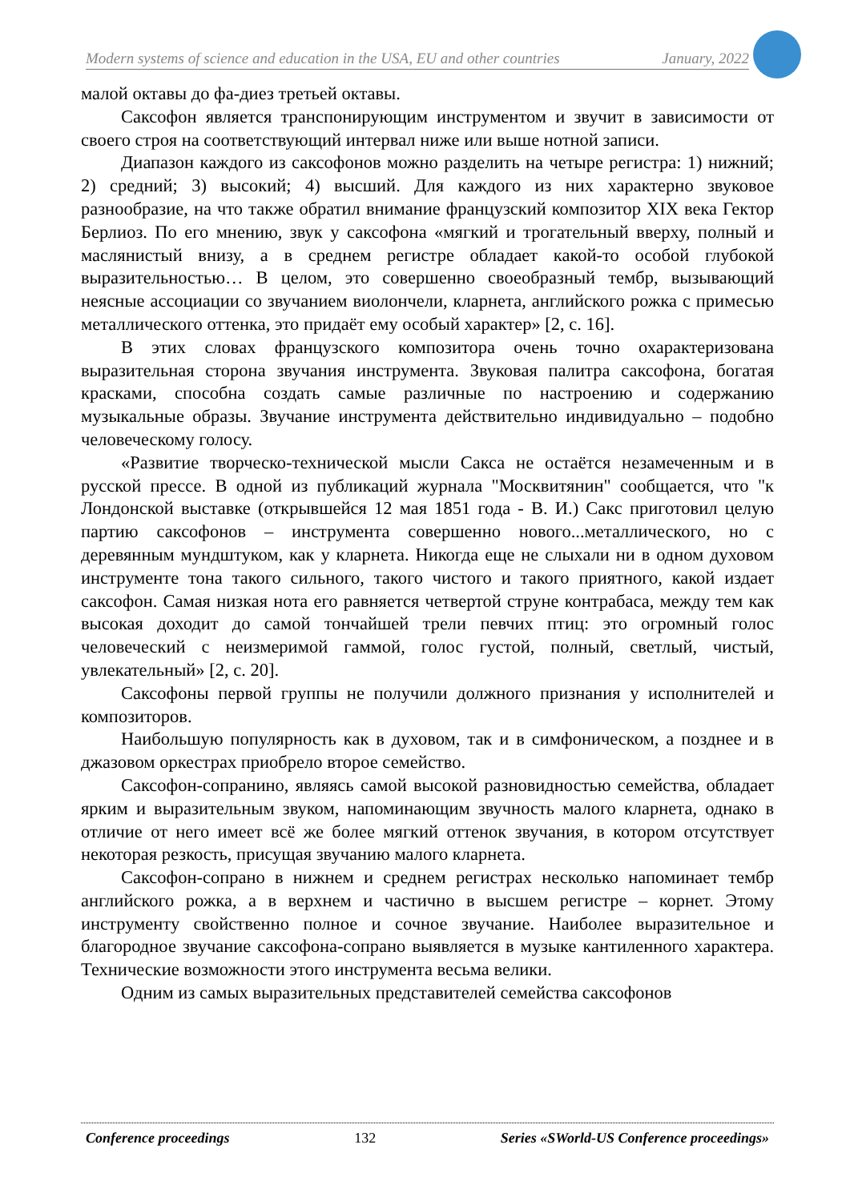Modern systems of science and education in the USA, EU and other countries January, 2022
малой октавы до фа-диез третьей октавы.
Саксофон является транспонирующим инструментом и звучит в зависимости от своего строя на соответствующий интервал ниже или выше нотной записи.
Диапазон каждого из саксофонов можно разделить на четыре регистра: 1) нижний; 2) средний; 3) высокий; 4) высший. Для каждого из них характерно звуковое разнообразие, на что также обратил внимание французский композитор XIX века Гектор Берлиоз. По его мнению, звук у саксофона «мягкий и трогательный вверху, полный и маслянистый внизу, а в среднем регистре обладает какой-то особой глубокой выразительностью… В целом, это совершенно своеобразный тембр, вызывающий неясные ассоциации со звучанием виолончели, кларнета, английского рожка с примесью металлического оттенка, это придаёт ему особый характер» [2, с. 16].
В этих словах французского композитора очень точно охарактеризована выразительная сторона звучания инструмента. Звуковая палитра саксофона, богатая красками, способна создать самые различные по настроению и содержанию музыкальные образы. Звучание инструмента действительно индивидуально – подобно человеческому голосу.
«Развитие творческо-технической мысли Сакса не остаётся незамеченным и в русской прессе. В одной из публикаций журнала "Москвитянин" сообщается, что "к Лондонской выставке (открывшейся 12 мая 1851 года - В. И.) Сакс приготовил целую партию саксофонов – инструмента совершенно нового...металлического, но с деревянным мундштуком, как у кларнета. Никогда еще не слыхали ни в одном духовом инструменте тона такого сильного, такого чистого и такого приятного, какой издает саксофон. Самая низкая нота его равняется четвертой струне контрабаса, между тем как высокая доходит до самой тончайшей трели певчих птиц: это огромный голос человеческий с неизмеримой гаммой, голос густой, полный, светлый, чистый, увлекательный» [2, с. 20].
Саксофоны первой группы не получили должного признания у исполнителей и композиторов.
Наибольшую популярность как в духовом, так и в симфоническом, а позднее и в джазовом оркестрах приобрело второе семейство.
Саксофон-сопранино, являясь самой высокой разновидностью семейства, обладает ярким и выразительным звуком, напоминающим звучность малого кларнета, однако в отличие от него имеет всё же более мягкий оттенок звучания, в котором отсутствует некоторая резкость, присущая звучанию малого кларнета.
Саксофон-сопрано в нижнем и среднем регистрах несколько напоминает тембр английского рожка, а в верхнем и частично в высшем регистре – корнет. Этому инструменту свойственно полное и сочное звучание. Наиболее выразительное и благородное звучание саксофона-сопрано выявляется в музыке кантиленного характера. Технические возможности этого инструмента весьма велики.
Одним из самых выразительных представителей семейства саксофонов
Conference proceedings 132 Series «SWorld-US Conference proceedings»